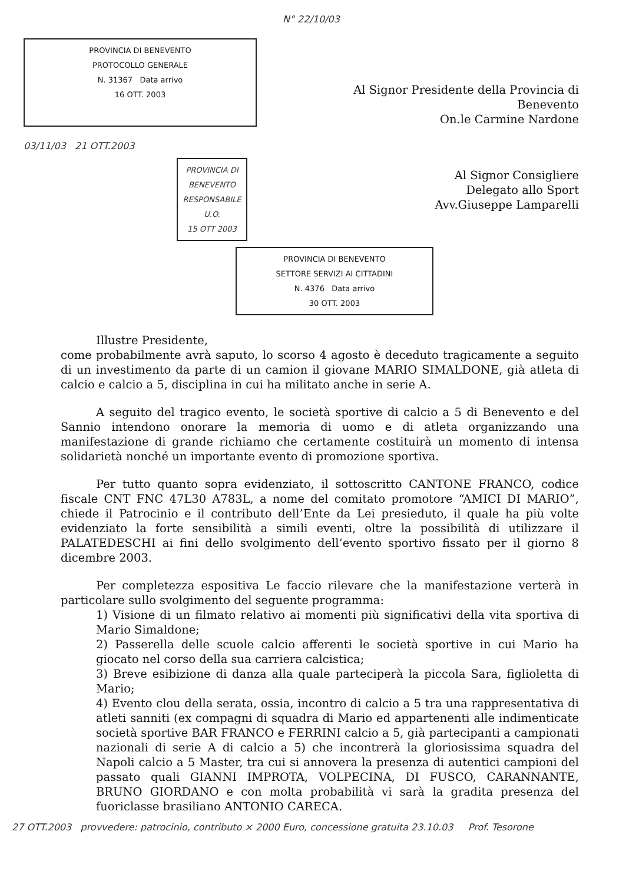N° 22/10/03
PROVINCIA DI BENEVENTO
PROTOCOLLO GENERALE
N. 31367 Data arrivo
16 OTT. 2003
Al Signor Presidente della Provincia di
Benevento
On.le Carmine Nardone
03/11/03 21 OTT.2003
PROVINCIA DI BENEVENTO
RESPONSABILE U.O.
15 OTT 2003
Al Signor Consigliere
Delegato allo Sport
Avv.Giuseppe Lamparelli
PROVINCIA DI BENEVENTO
SETTORE SERVIZI AI CITTADINI
N. 4376 Data arrivo
30 OTT. 2003
Illustre Presidente,
come probabilmente avrà saputo, lo scorso 4 agosto è deceduto tragicamente a seguito di un investimento da parte di un camion il giovane MARIO SIMALDONE, già atleta di calcio e calcio a 5, disciplina in cui ha militato anche in serie A.
A seguito del tragico evento, le società sportive di calcio a 5 di Benevento e del Sannio intendono onorare la memoria di uomo e di atleta organizzando una manifestazione di grande richiamo che certamente costituirà un momento di intensa solidarietà nonché un importante evento di promozione sportiva.
Per tutto quanto sopra evidenziato, il sottoscritto CANTONE FRANCO, codice fiscale CNT FNC 47L30 A783L, a nome del comitato promotore “AMICI DI MARIO”, chiede il Patrocinio e il contributo dell’Ente da Lei presieduto, il quale ha più volte evidenziato la forte sensibilità a simili eventi, oltre la possibilità di utilizzare il PALATEDESCHI ai fini dello svolgimento dell’evento sportivo fissato per il giorno 8 dicembre 2003.
Per completezza espositiva Le faccio rilevare che la manifestazione verterà in particolare sullo svolgimento del seguente programma:
1) Visione di un filmato relativo ai momenti più significativi della vita sportiva di Mario Simaldone;
2) Passerella delle scuole calcio afferenti le società sportive in cui Mario ha giocato nel corso della sua carriera calcistica;
3) Breve esibizione di danza alla quale parteciperà la piccola Sara, figlioletta di Mario;
4) Evento clou della serata, ossia, incontro di calcio a 5 tra una rappresentativa di atleti sanniti (ex compagni di squadra di Mario ed appartenenti alle indimenticate società sportive BAR FRANCO e FERRINI calcio a 5, già partecipanti a campionati nazionali di serie A di calcio a 5) che incontrerà la gloriosissima squadra del Napoli calcio a 5 Master, tra cui si annovera la presenza di autentici campioni del passato quali GIANNI IMPROTA, VOLPECINA, DI FUSCO, CARANNANTE, BRUNO GIORDANO e con molta probabilità vi sarà la gradita presenza del fuoriclasse brasiliano ANTONIO CARECA.
27 OTT.2003 provvedere: patrocinio, contributo × 2000 Euro, concessione gratuita 23.10.03 Prof. Tesorone